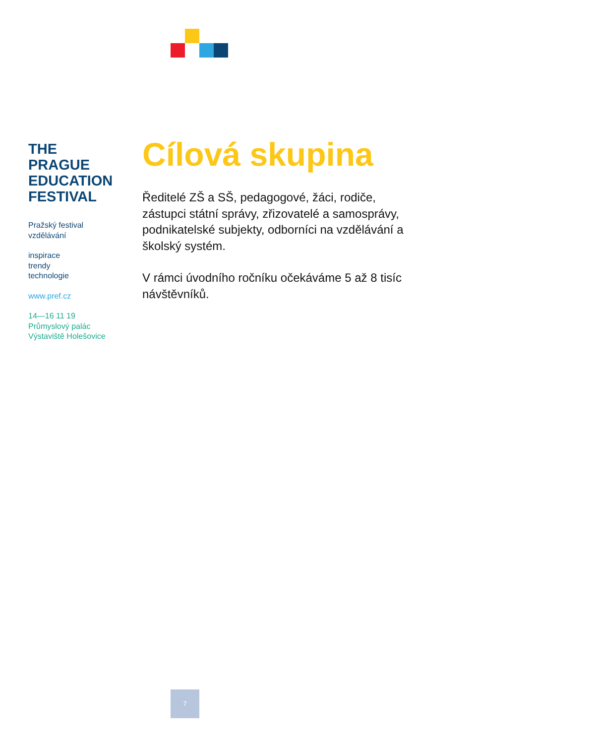THE
PRAGUE
EDUCATION
FESTIVAL
Pražský festival
vzdělávání
inspirace
trendy
technologie
www.pref.cz
14—16 11 19
Průmyslový palác
Výstaviště Holešovice
Cílová skupina
Ředitelé ZŠ a SŠ, pedagogové, žáci, rodiče, zástupci státní správy, zřizovatelé a samosprávy, podnikatelské subjekty, odborníci na vzdělávání a školský systém.
V rámci úvodního ročníku očekáváme 5 až 8 tisíc návštěvníků.
7